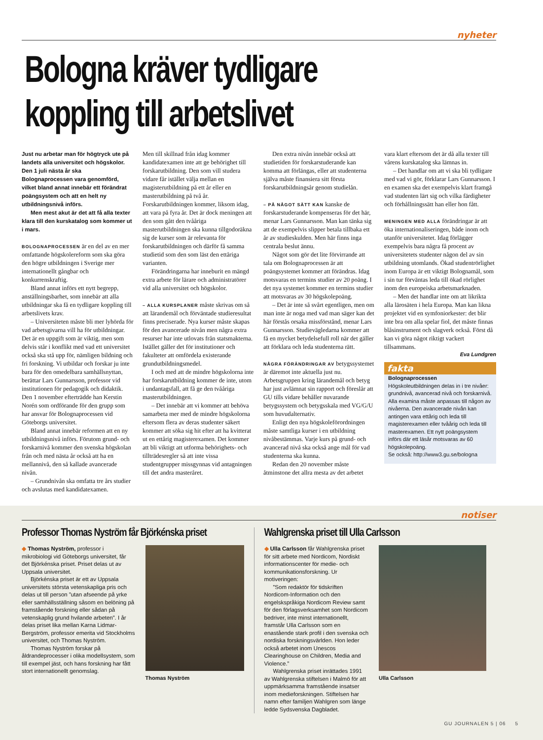nyheter
Bologna kräver tydligare
koppling till arbetslivet
Just nu arbetar man för högtryck ute på landets alla universitet och högskolor. Den 1 juli nästa år ska Bolognaprocessen vara genomförd, vilket bland annat innebär ett förändrat poängsystem och att en helt ny utbildningsnivå införs.
Men mest akut är det att få alla texter klara till den kurskatalog som kommer ut i mars.
BOLOGNAPROCESSEN är en del av en mer omfattande högskolereform som ska göra den högre utbildningen i Sverige mer internationellt gångbar och konkurrenskraftig.
Bland annat införs ett nytt begrepp, anställningsbarhet, som innebär att alla utbildningar ska få en tydligare koppling till arbetslivets krav.
– Universiteten måste bli mer lyhörda för vad arbetsgivarna vill ha för utbildningar. Det är en uppgift som är viktig, men som delvis står i konflikt med vad ett universitet också ska stå upp för, nämligen bildning och fri forskning. Vi utbildar och forskar ju inte bara för den omedelbara samhällsnyttan, berättar Lars Gunnarsson, professor vid institutionen för pedagogik och didaktik. Den 1 november efterträdde han Kerstin Norén som ordförande för den grupp som har ansvar för Bolognaprocessen vid Göteborgs universitet.
Bland annat innebär reformen att en ny utbildningsnivå införs. Förutom grund- och forskarnivå kommer den svenska högskolan från och med nästa år också att ha en mellannivå, den så kallade avancerade nivån.
– Grundnivån ska omfatta tre års studier och avslutas med kandidatexamen.
Men till skillnad från idag kommer kandidatexamen inte att ge behörighet till forskarutbildning. Den som vill studera vidare får istället välja mellan en magisterutbildning på ett år eller en masterutbildning på två år. Forskarutbildningen kommer, liksom idag, att vara på fyra år. Det är dock meningen att den som gått den tvååriga masterutbildningen ska kunna tillgodoräkna sig de kurser som är relevanta för forskarutbildningen och därför få samma studietid som den som läst den ettåriga varianten.
Förändringarna har inneburit en mängd extra arbete för lärare och administratörer vid alla universitet och högskolor.
– ALLA KURSPLANER måste skrivas om så att lärandemål och förväntade studieresultat finns preciserade. Nya kurser måste skapas för den avancerade nivån men några extra resurser har inte utlovats från statsmakterna. Istället gäller det för institutioner och fakulteter att omfördela existerande grundutbildningsmedel.
I och med att de mindre högskolorna inte har forskarutbildning kommer de inte, utom i undantagsfall, att få ge den tvååriga masterutbildningen.
– Det innebär att vi kommer att behöva samarbeta mer med de mindre högskolorna eftersom flera av deras studenter säkert kommer att söka sig hit efter att ha kvitterat ut en ettårig magisterexamen. Det kommer att bli viktigt att utforma behörighets- och tillträdesregler så att inte vissa studentgrupper missgynnas vid antagningen till det andra masteråret.
Den extra nivån innebär också att studietiden för forskarstuderande kan komma att förlängas, eller att studenterna själva måste finansiera sitt första forskarutbildningsår genom studielån.
– PÅ NÅGOT SÄTT KAN kanske de forskarstuderande kompenseras för det här, menar Lars Gunnarsson. Man kan tänka sig att de exempelvis slipper betala tillbaka ett år av studieskulden. Men här finns inga centrala beslut ännu.
Något som gör det lite förvirrande att tala om Bolognaprocessen är att poängsystemet kommer att förändras. Idag motsvaras en termins studier av 20 poäng. I det nya systemet kommer en termins studier att motsvaras av 30 högskolepoäng.
– Det är inte så svårt egentligen, men om man inte är noga med vad man säger kan det här förstås orsaka missförstånd, menar Lars Gunnarsson. Studievägledarna kommer att få en mycket betydelsefull roll när det gäller att förklara och leda studenterna rätt.
NÅGRA FÖRÄNDRINGAR AV betygssystemet är däremot inte aktuella just nu. Arbetsgruppen kring lärandemål och betyg har just avlämnat sin rapport och föreslår att GU tills vidare behåller nuvarande betygssystem och betygsskala med VG/G/U som huvudalternativ.
Enligt den nya högskoleförordningen måste samtliga kurser i en utbildning nivåbestämmas. Varje kurs på grund- och avancerad nivå ska också ange mål för vad studenterna ska kunna.
Redan den 20 november måste åtminstone det allra mesta av det arbetet
vara klart eftersom det är då alla texter till vårens kurskatalog ska lämnas in.
– Det handlar om att vi ska bli tydligare med vad vi gör, förklarar Lars Gunnarsson. I en examen ska det exempelvis klart framgå vad studenten lärt sig och vilka färdigheter och förhållningssätt han eller hon fått.
MENINGEN MED ALLA förändringar är att öka internationaliseringen, både inom och utanför universitetet. Idag förlägger exempelvis bara några få procent av universitetets studenter någon del av sin utbildning utomlands. Ökad studentrörlighet inom Europa är ett viktigt Bolognamål, som i sin tur förväntas leda till ökad rörlighet inom den europeiska arbetsmarknaden.
– Men det handlar inte om att likrikta alla lärosäten i hela Europa. Man kan likna projektet vid en symfoniorkester: det blir inte bra om alla spelar fiol, det måste finnas blåsinstrument och slagverk också. Först då kan vi göra något riktigt vackert tillsammans.
Eva Lundgren
fakta
Bolognaprocessen
Högskoleutbildningen delas in i tre nivåer: grundnivå, avancerad nivå och forskarnivå. Alla examina måste anpassas till någon av nivåerna. Den avancerade nivån kan antingen vara ettårig och leda till magisterexamen eller tvåårig och leda till masterexamen. Ett nytt poängsystem införs där ett läsår motsvaras av 60 högskolepoäng.
Se också: http://www3.gu.se/bologna
notiser
Professor Thomas Nyström får Björkénska priset
◆ Thomas Nyström, professor i mikrobiologi vid Göteborgs universitet, får det Björkénska priset. Priset delas ut av Uppsala universitet.
Björkénska priset är ett av Uppsala universitets största vetenskapliga pris och delas ut till person ”utan afseende på yrke eller samhällsställning såsom en belöning på framstående forskning eller sådan på vetenskaplig grund hvilande arbeten”. I år delas priset lika mellan Karna Lidmar-Bergström, professor emerita vid Stockholms universitet, och Thomas Nyström.
Thomas Nyström forskar på åldrandeprocesser i olika modellsystem, som till exempel jäst, och hans forskning har fått stort internationellt genomslag.
Thomas Nyström
Wahlgrenska priset till Ulla Carlsson
◆ Ulla Carlsson får Wahlgrenska priset för sitt arbete med Nordicom, Nordiskt informationscenter för medie- och kommunikationsforskning. Ur motiveringen:
”Som redaktör för tidskriften Nordicom-Information och den engelskspråkiga Nordicom Review samt för den förlagsverksamhet som Nordicom bedriver, inte minst internationellt, framstår Ulla Carlsson som en enastående stark profil i den svenska och nordiska forskningsvärlden. Hon leder också arbetet inom Unescos Clearinghouse on Children, Media and Violence.”
Wahlgrenska priset inrättades 1991 av Wahlgrenska stiftelsen i Malmö för att uppmärksamma framstående insatser inom medieforskningen. Stiftelsen har namn efter familjen Wahlgren som länge ledde Sydsvenska Dagbladet.
Ulla Carlsson
GU JOURNALEN 5 | 06 5